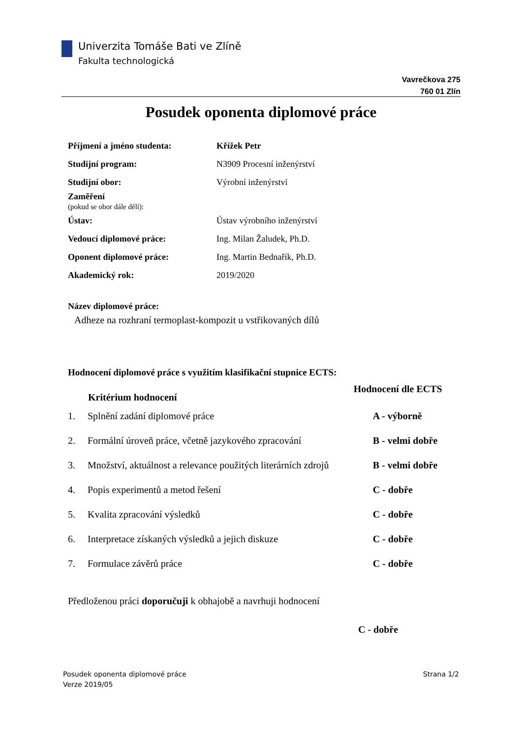Univerzita Tomáše Bati ve Zlíně
Fakulta technologická
Vavrečkova 275
760 01 Zlín
Posudek oponenta diplomové práce
| Příjmení a jméno studenta: | Křížek Petr |
| Studijní program: | N3909 Procesní inženýrství |
| Studijní obor: | Výrobní inženýrství |
| Zaměření (pokud se obor dále dělí): | |
| Ústav: | Ústav výrobního inženýrství |
| Vedoucí diplomové práce: | Ing. Milan Žaludek, Ph.D. |
| Oponent diplomové práce: | Ing. Martin Bednařík, Ph.D. |
| Akademický rok: | 2019/2020 |
Název diplomové práce:
Adheze na rozhraní termoplast-kompozit u vstřikovaných dílů
Hodnocení diplomové práce s využitím klasifikační stupnice ECTS:
| | Kritérium hodnocení | Hodnocení dle ECTS |
| --- | --- | --- |
| 1. | Splnění zadání diplomové práce | A - výborně |
| 2. | Formální úroveň práce, včetně jazykového zpracování | B - velmi dobře |
| 3. | Množství, aktuálnost a relevance použitých literárních zdrojů | B - velmi dobře |
| 4. | Popis experimentů a metod řešení | C - dobře |
| 5. | Kvalita zpracování výsledků | C - dobře |
| 6. | Interpretace získaných výsledků a jejich diskuze | C - dobře |
| 7. | Formulace závěrů práce | C - dobře |
Předloženou práci doporučuji k obhajobě a navrhuji hodnocení
C - dobře
Posudek oponenta diplomové práce
Verze 2019/05
Strana 1/2